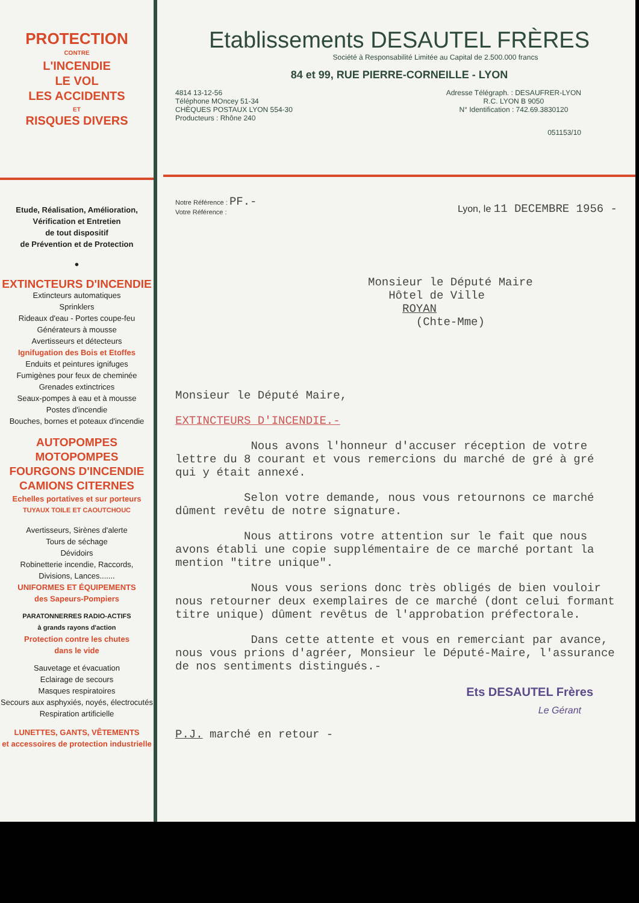PROTECTION
CONTRE
L'INCENDIE
LE VOL
LES ACCIDENTS
ET
RISQUES DIVERS
Etude, Réalisation, Amélioration,
Vérification et Entretien
de tout dispositif
de Prévention et de Protection
●
EXTINCTEURS D'INCENDIE
Extincteurs automatiques
Sprinklers
Rideaux d'eau - Portes coupe-feu
Générateurs à mousse
Avertisseurs et détecteurs
Ignifugation des Bois et Etoffes
Enduits et peintures ignifuges
Fumigènes pour feux de cheminée
Grenades extinctrices
Seaux-pompes à eau et à mousse
Postes d'incendie
Bouches, bornes et poteaux d'incendie
AUTOPOMPES
MOTOPOMPES
FOURGONS D'INCENDIE
CAMIONS CITERNES
Echelles portatives et sur porteurs
TUYAUX TOILE ET CAOUTCHOUC
Avertisseurs, Sirènes d'alerte
Tours de séchage
Dévidoirs
Robinetterie incendie, Raccords,
Divisions, Lances.......
UNIFORMES ET ÉQUIPEMENTS
des Sapeurs-Pompiers
PARATONNERRES RADIO-ACTIFS
à grands rayons d'action
Protection contre les chutes
dans le vide
Sauvetage et évacuation
Eclairage de secours
Masques respiratoires
Secours aux asphyxiés, noyés, électrocutés
Respiration artificielle
LUNETTES, GANTS, VÊTEMENTS
et accessoires de protection industrielle
Etablissements DESAUTEL FRÈRES
Société à Responsabilité Limitée au Capital de 2.500.000 francs
84 et 99, RUE PIERRE-CORNEILLE - LYON
4814 13-12-56
Téléphone MOncey 51-34
CHÈQUES POSTAUX LYON 554-30
Producteurs : Rhône 240
Adresse Télégraph. : DESAUFRER-LYON
R.C. LYON B 9050
N° Identification : 742.69.3830120
051153/10
Notre Référence : PF.-
Votre Référence :
Lyon, le 11 DECEMBRE 1956 -
Monsieur le Député Maire
Hôtel de Ville
ROYAN
(Chte-Mme)
Monsieur le Député Maire,
EXTINCTEURS D'INCENDIE.-
Nous avons l'honneur d'accuser réception de votre lettre du 8 courant et vous remercions du marché de gré à gré qui y était annexé.
Selon votre demande, nous vous retournons ce marché dûment revêtu de notre signature.
Nous attirons votre attention sur le fait que nous avons établi une copie supplémentaire de ce marché portant la mention "titre unique".
Nous vous serions donc très obligés de bien vouloir nous retourner deux exemplaires de ce marché (dont celui formant titre unique) dûment revêtus de l'approbation préfectorale.
Dans cette attente et vous en remerciant par avance, nous vous prions d'agréer, Monsieur le Député-Maire, l'assurance de nos sentiments distingués.-
Ets DESAUTEL Frères
Le Gérant
P.J. marché en retour -